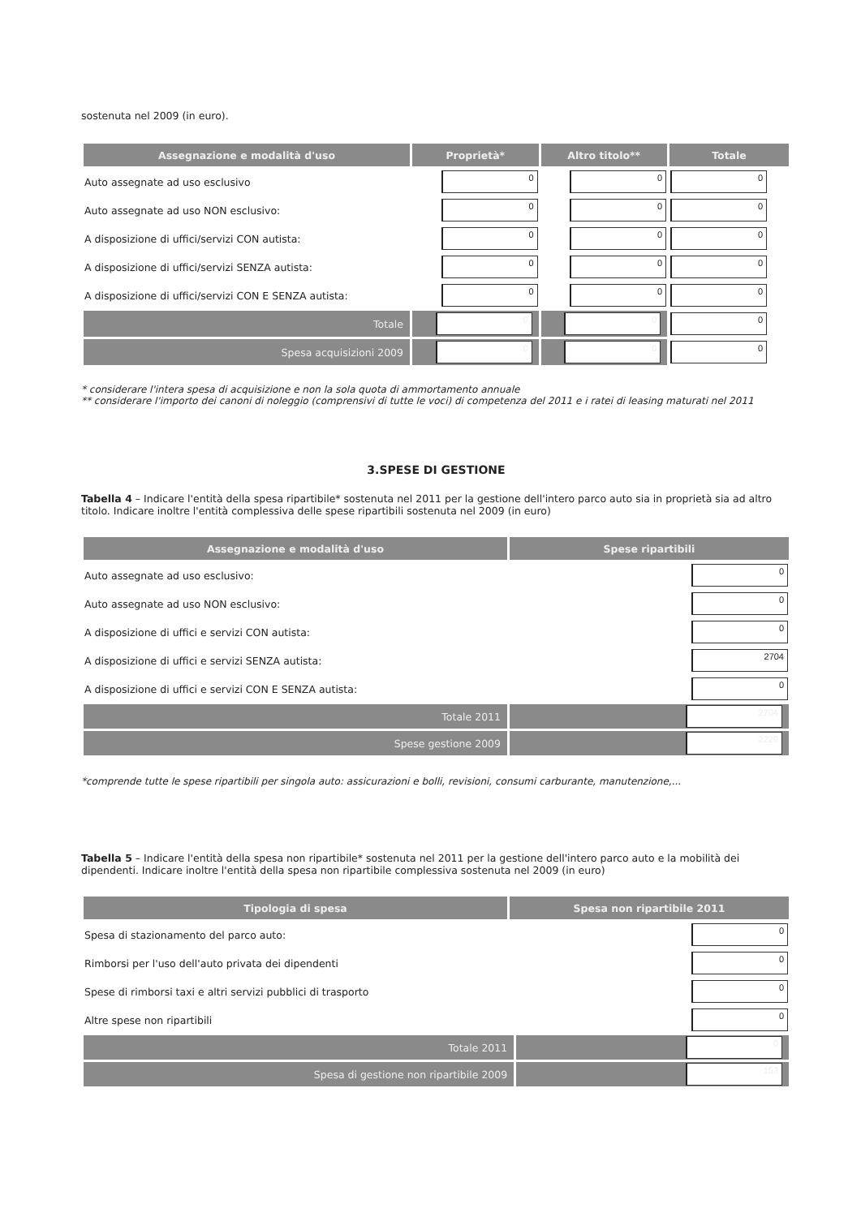sostenuta nel 2009 (in euro).
| Assegnazione e modalità d'uso | Proprietà* | Altro titolo** | Totale |
| --- | --- | --- | --- |
| Auto assegnate ad uso esclusivo | 0 | 0 | 0 |
| Auto assegnate ad uso NON esclusivo: | 0 | 0 | 0 |
| A disposizione di uffici/servizi CON autista: | 0 | 0 | 0 |
| A disposizione di uffici/servizi SENZA autista: | 0 | 0 | 0 |
| A disposizione di uffici/servizi CON E SENZA autista: | 0 | 0 | 0 |
| Totale | 0 | 0 | 0 |
| Spesa acquisizioni 2009 | 0 | 0 | 0 |
* considerare l'intera spesa di acquisizione e non la sola quota di ammortamento annuale
** considerare l'importo dei canoni di noleggio (comprensivi di tutte le voci) di competenza del 2011 e i ratei di leasing maturati nel 2011
3.SPESE DI GESTIONE
Tabella 4 – Indicare l'entità della spesa ripartibile* sostenuta nel 2011 per la gestione dell'intero parco auto sia in proprietà sia ad altro titolo. Indicare inoltre l'entità complessiva delle spese ripartibili sostenuta nel 2009 (in euro)
| Assegnazione e modalità d'uso | Spese ripartibili |
| --- | --- |
| Auto assegnate ad uso esclusivo: | 0 |
| Auto assegnate ad uso NON esclusivo: | 0 |
| A disposizione di uffici e servizi CON autista: | 0 |
| A disposizione di uffici e servizi SENZA autista: | 2704 |
| A disposizione di uffici e servizi CON E SENZA autista: | 0 |
| Totale 2011 | 2704 |
| Spese gestione 2009 | 2229 |
*comprende tutte le spese ripartibili per singola auto: assicurazioni e bolli, revisioni, consumi carburante, manutenzione,...
Tabella 5 – Indicare l'entità della spesa non ripartibile* sostenuta nel 2011 per la gestione dell'intero parco auto e la mobilità dei dipendenti. Indicare inoltre l'entità della spesa non ripartibile complessiva sostenuta nel 2009 (in euro)
| Tipologia di spesa | Spesa non ripartibile 2011 | |
| --- | --- | --- |
| Spesa di stazionamento del parco auto: | | 0 |
| Rimborsi per l'uso dell'auto privata dei dipendenti | | 0 |
| Spese di rimborsi taxi e altri servizi pubblici di trasporto | | 0 |
| Altre spese non ripartibili | | 0 |
| Totale 2011 | | 0 |
| Spesa di gestione non ripartibile 2009 | | 153 |